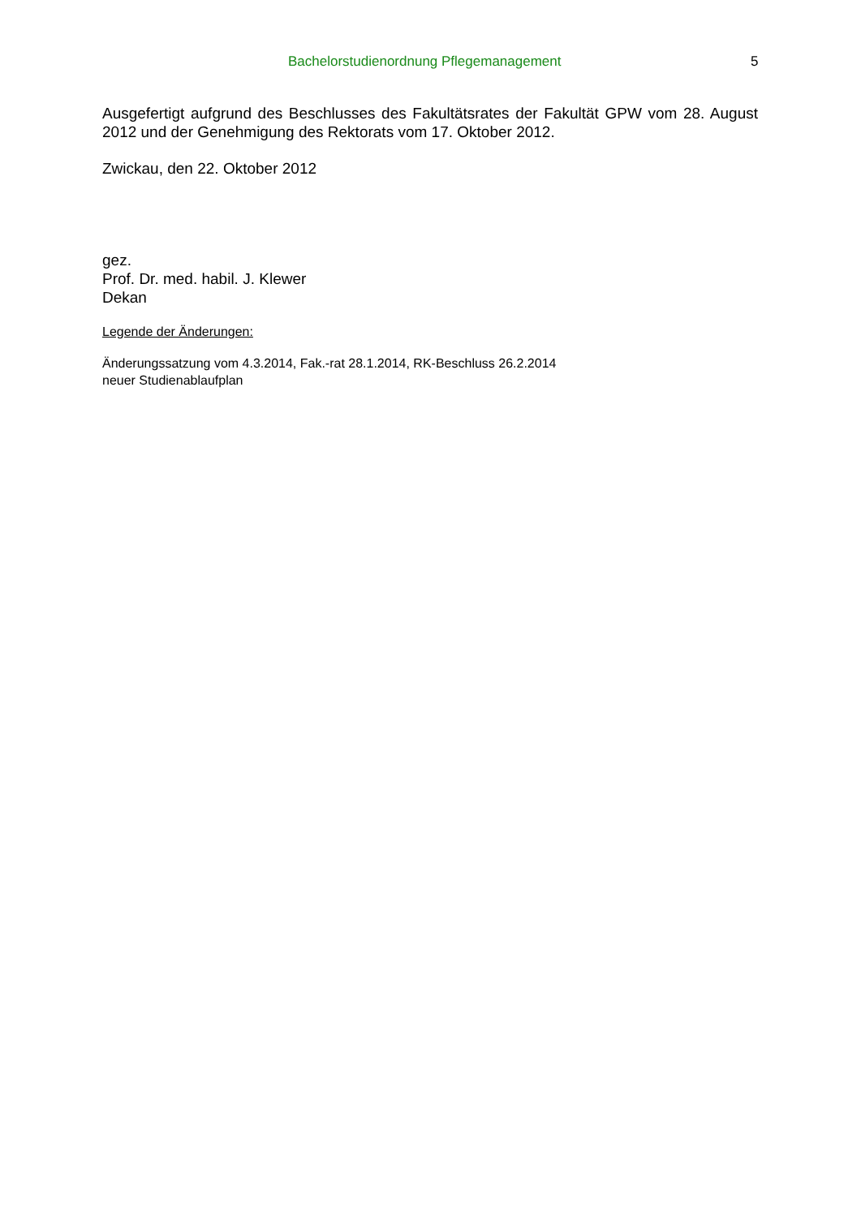Bachelorstudienordnung Pflegemanagement 5
Ausgefertigt aufgrund des Beschlusses des Fakultätsrates der Fakultät GPW vom 28. August 2012 und der Genehmigung des Rektorats vom 17. Oktober 2012.
Zwickau, den 22. Oktober 2012
gez.
Prof. Dr. med. habil. J. Klewer
Dekan
Legende der Änderungen:
Änderungssatzung vom 4.3.2014, Fak.-rat 28.1.2014, RK-Beschluss 26.2.2014
neuer Studienablaufplan